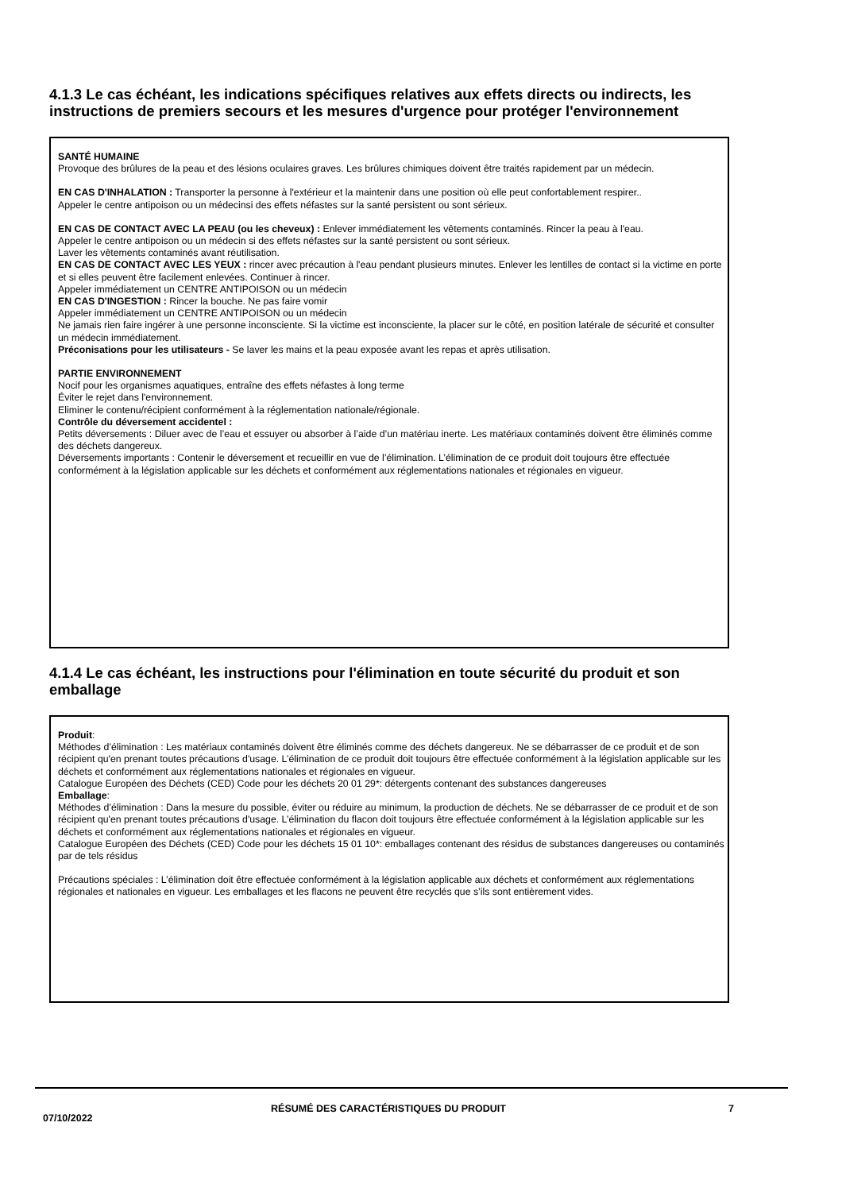4.1.3 Le cas échéant, les indications spécifiques relatives aux effets directs ou indirects, les instructions de premiers secours et les mesures d'urgence pour protéger l'environnement
SANTÉ HUMAINE
Provoque des brûlures de la peau et des lésions oculaires graves. Les brûlures chimiques doivent être traités rapidement par un médecin.
EN CAS D'INHALATION : Transporter la personne à l'extérieur et la maintenir dans une position où elle peut confortablement respirer..
Appeler le centre antipoison ou un médecinsi des effets néfastes sur la santé persistent ou sont sérieux.
EN CAS DE CONTACT AVEC LA PEAU (ou les cheveux) : Enlever immédiatement les vêtements contaminés. Rincer la peau à l'eau.
Appeler le centre antipoison ou un médecin si des effets néfastes sur la santé persistent ou sont sérieux.
Laver les vêtements contaminés avant réutilisation.
EN CAS DE CONTACT AVEC LES YEUX : rincer avec précaution à l'eau pendant plusieurs minutes. Enlever les lentilles de contact si la victime en porte et si elles peuvent être facilement enlevées. Continuer à rincer.
Appeler immédiatement un CENTRE ANTIPOISON ou un médecin
EN CAS D'INGESTION : Rincer la bouche. Ne pas faire vomir
Appeler immédiatement un CENTRE ANTIPOISON ou un médecin
Ne jamais rien faire ingérer à une personne inconsciente. Si la victime est inconsciente, la placer sur le côté, en position latérale de sécurité et consulter un médecin immédiatement.
Préconisations pour les utilisateurs - Se laver les mains et la peau exposée avant les repas et après utilisation.
PARTIE ENVIRONNEMENT
Nocif pour les organismes aquatiques, entraîne des effets néfastes à long terme
Éviter le rejet dans l'environnement.
Eliminer le contenu/récipient conformément à la réglementation nationale/régionale.
Contrôle du déversement accidentel :
Petits déversements : Diluer avec de l’eau et essuyer ou absorber à l’aide d’un matériau inerte. Les matériaux contaminés doivent être éliminés comme des déchets dangereux.
Déversements importants : Contenir le déversement et recueillir en vue de l’élimination. L’élimination de ce produit doit toujours être effectuée conformément à la législation applicable sur les déchets et conformément aux réglementations nationales et régionales en vigueur.
4.1.4 Le cas échéant, les instructions pour l'élimination en toute sécurité du produit et son emballage
Produit:
Méthodes d’élimination : Les matériaux contaminés doivent être éliminés comme des déchets dangereux. Ne se débarrasser de ce produit et de son récipient qu'en prenant toutes précautions d'usage. L’élimination de ce produit doit toujours être effectuée conformément à la législation applicable sur les déchets et conformément aux réglementations nationales et régionales en vigueur.
Catalogue Européen des Déchets (CED) Code pour les déchets 20 01 29*: détergents contenant des substances dangereuses
Emballage:
Méthodes d’élimination : Dans la mesure du possible, éviter ou réduire au minimum, la production de déchets. Ne se débarrasser de ce produit et de son récipient qu'en prenant toutes précautions d'usage. L’élimination du flacon doit toujours être effectuée conformément à la législation applicable sur les déchets et conformément aux réglementations nationales et régionales en vigueur.
Catalogue Européen des Déchets (CED) Code pour les déchets 15 01 10*: emballages contenant des résidus de substances dangereuses ou contaminés par de tels résidus
Précautions spéciales : L’élimination doit être effectuée conformément à la législation applicable aux déchets et conformément aux réglementations régionales et nationales en vigueur. Les emballages et les flacons ne peuvent être recyclés que s’ils sont entièrement vides.
07/10/2022
RÉSUMÉ DES CARACTÉRISTIQUES DU PRODUIT 7